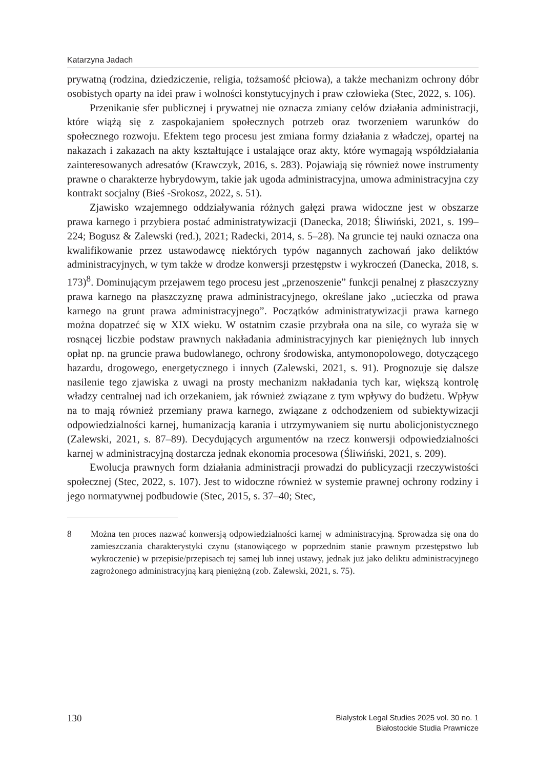Katarzyna Jadach
prywatną (rodzina, dziedziczenie, religia, tożsamość płciowa), a także mechanizm ochrony dóbr osobistych oparty na idei praw i wolności konstytucyjnych i praw człowieka (Stec, 2022, s. 106).
Przenikanie sfer publicznej i prywatnej nie oznacza zmiany celów działania administracji, które wiążą się z zaspokajaniem społecznych potrzeb oraz tworzeniem warunków do społecznego rozwoju. Efektem tego procesu jest zmiana formy działania z władczej, opartej na nakazach i zakazach na akty kształtujące i ustalające oraz akty, które wymagają współdziałania zainteresowanych adresatów (Krawczyk, 2016, s. 283). Pojawiają się również nowe instrumenty prawne o charakterze hybrydowym, takie jak ugoda administracyjna, umowa administracyjna czy kontrakt socjalny (Bieś -Srokosz, 2022, s. 51).
Zjawisko wzajemnego oddziaływania różnych gałęzi prawa widoczne jest w obszarze prawa karnego i przybiera postać administratywizacji (Danecka, 2018; Śliwiński, 2021, s. 199–224; Bogusz & Zalewski (red.), 2021; Radecki, 2014, s. 5–28). Na gruncie tej nauki oznacza ona kwalifikowanie przez ustawodawcę niektórych typów nagannych zachowań jako deliktów administracyjnych, w tym także w drodze konwersji przestępstw i wykroczeń (Danecka, 2018, s. 173)<sup>8</sup>. Dominującym przejawem tego procesu jest „przenoszenie” funkcji penalnej z płaszczyzny prawa karnego na płaszczyznę prawa administracyjnego, określane jako „ucieczka od prawa karnego na grunt prawa administracyjnego”. Początków administratywizacji prawa karnego można dopatrzeć się w XIX wieku. W ostatnim czasie przybrała ona na sile, co wyraża się w rosnącej liczbie podstaw prawnych nakładania administracyjnych kar pieniężnych lub innych opłat np. na gruncie prawa budowlanego, ochrony środowiska, antymonopolowego, dotyczącego hazardu, drogowego, energetycznego i innych (Zalewski, 2021, s. 91). Prognozuje się dalsze nasilenie tego zjawiska z uwagi na prosty mechanizm nakładania tych kar, większą kontrolę władzy centralnej nad ich orzekaniem, jak również związane z tym wpływy do budżetu. Wpływ na to mają również przemiany prawa karnego, związane z odchodzeniem od subiektywizacji odpowiedzialności karnej, humanizacją karania i utrzymywaniem się nurtu abolicjonistycznego (Zalewski, 2021, s. 87–89). Decydujących argumentów na rzecz konwersji odpowiedzialności karnej w administracyjną dostarcza jednak ekonomia procesowa (Śliwiński, 2021, s. 209).
Ewolucja prawnych form działania administracji prowadzi do publicyzacji rzeczywistości społecznej (Stec, 2022, s. 107). Jest to widoczne również w systemie prawnej ochrony rodziny i jego normatywnej podbudowie (Stec, 2015, s. 37–40; Stec,
8 Można ten proces nazwać konwersją odpowiedzialności karnej w administracyjną. Sprowadza się ona do zamieszczania charakterystyki czynu (stanowiącego w poprzednim stanie prawnym przestępstwo lub wykroczenie) w przepisie/przepisach tej samej lub innej ustawy, jednak już jako deliktu administracyjnego zagrożonego administracyjną karą pieniężną (zob. Zalewski, 2021, s. 75).
130
Bialystok Legal Studies 2025 vol. 30 no. 1
Białostockie Studia Prawnicze